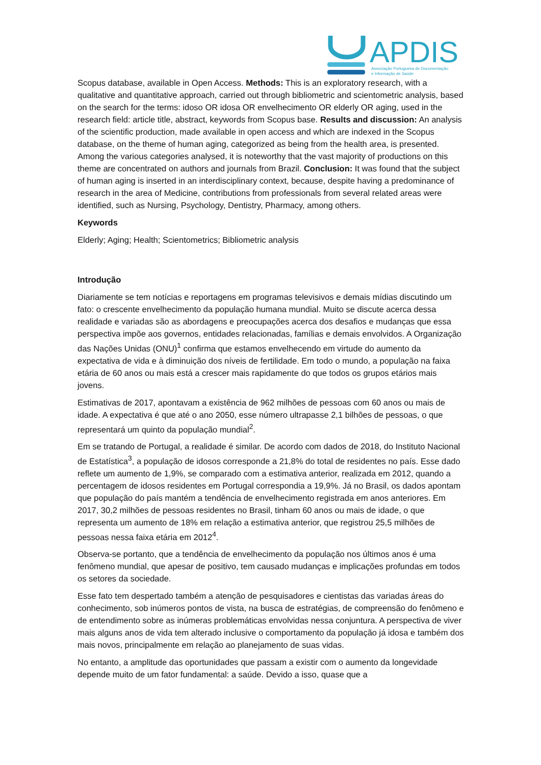APDIS
Associação Portuguesa de Documentação
e Informação de Saúde
Scopus database, available in Open Access. Methods: This is an exploratory research, with a qualitative and quantitative approach, carried out through bibliometric and scientometric analysis, based on the search for the terms: idoso OR idosa OR envelhecimento OR elderly OR aging, used in the research field: article title, abstract, keywords from Scopus base. Results and discussion: An analysis of the scientific production, made available in open access and which are indexed in the Scopus database, on the theme of human aging, categorized as being from the health area, is presented. Among the various categories analysed, it is noteworthy that the vast majority of productions on this theme are concentrated on authors and journals from Brazil. Conclusion: It was found that the subject of human aging is inserted in an interdisciplinary context, because, despite having a predominance of research in the area of Medicine, contributions from professionals from several related areas were identified, such as Nursing, Psychology, Dentistry, Pharmacy, among others.
Keywords
Elderly; Aging; Health; Scientometrics; Bibliometric analysis
Introdução
Diariamente se tem notícias e reportagens em programas televisivos e demais mídias discutindo um fato: o crescente envelhecimento da população humana mundial. Muito se discute acerca dessa realidade e variadas são as abordagens e preocupações acerca dos desafios e mudanças que essa perspectiva impõe aos governos, entidades relacionadas, famílias e demais envolvidos. A Organização das Nações Unidas (ONU)<sup>1</sup> confirma que estamos envelhecendo em virtude do aumento da expectativa de vida e à diminuição dos níveis de fertilidade. Em todo o mundo, a população na faixa etária de 60 anos ou mais está a crescer mais rapidamente do que todos os grupos etários mais jovens.
Estimativas de 2017, apontavam a existência de 962 milhões de pessoas com 60 anos ou mais de idade. A expectativa é que até o ano 2050, esse número ultrapasse 2,1 bilhões de pessoas, o que representará um quinto da população mundial<sup>2</sup>.
Em se tratando de Portugal, a realidade é similar. De acordo com dados de 2018, do Instituto Nacional de Estatística<sup>3</sup>, a população de idosos corresponde a 21,8% do total de residentes no país. Esse dado reflete um aumento de 1,9%, se comparado com a estimativa anterior, realizada em 2012, quando a percentagem de idosos residentes em Portugal correspondia a 19,9%. Já no Brasil, os dados apontam que população do país mantém a tendência de envelhecimento registrada em anos anteriores. Em 2017, 30,2 milhões de pessoas residentes no Brasil, tinham 60 anos ou mais de idade, o que representa um aumento de 18% em relação a estimativa anterior, que registrou 25,5 milhões de pessoas nessa faixa etária em 2012<sup>4</sup>.
Observa-se portanto, que a tendência de envelhecimento da população nos últimos anos é uma fenômeno mundial, que apesar de positivo, tem causado mudanças e implicações profundas em todos os setores da sociedade.
Esse fato tem despertado também a atenção de pesquisadores e cientistas das variadas áreas do conhecimento, sob inúmeros pontos de vista, na busca de estratégias, de compreensão do fenômeno e de entendimento sobre as inúmeras problemáticas envolvidas nessa conjuntura. A perspectiva de viver mais alguns anos de vida tem alterado inclusive o comportamento da população já idosa e também dos mais novos, principalmente em relação ao planejamento de suas vidas.
No entanto, a amplitude das oportunidades que passam a existir com o aumento da longevidade depende muito de um fator fundamental: a saúde. Devido a isso, quase que a